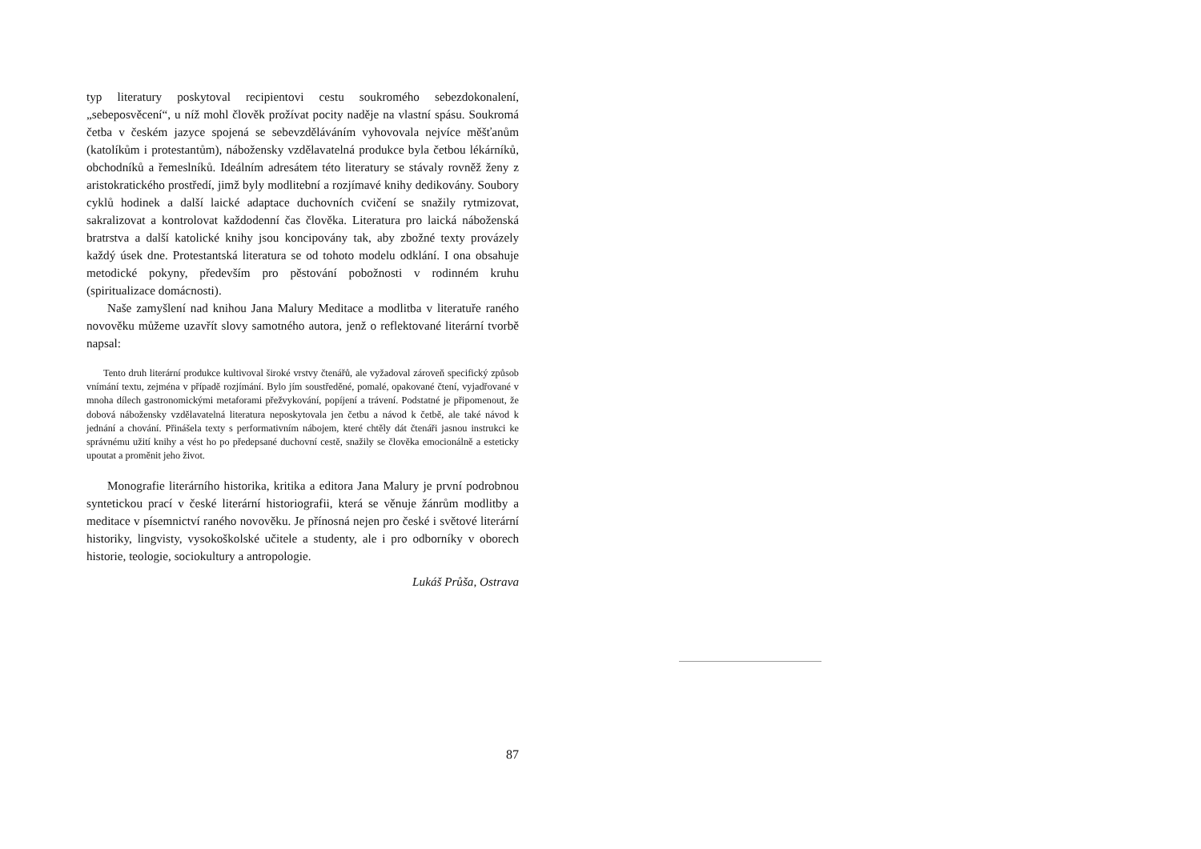typ literatury poskytoval recipientovi cestu soukromého sebezdokonalení, „sebeposvěcení“, u níž mohl člověk prožívat pocity naděje na vlastní spásu. Soukromá četba v českém jazyce spojená se sebevzděláváním vyhovovala nejvíce měšťanům (katolíkům i protestantům), nábožensky vzdělavatelná produkce byla četbou lékárníků, obchodníků a řemeslníků. Ideálním adresátem této literatury se stávaly rovněž ženy z aristokratického prostředí, jimž byly modlitební a rozjímavé knihy dedikovány. Soubory cyklů hodinek a další laické adaptace duchovních cvičení se snažily rytmizovat, sakralizovat a kontrolovat každodenní čas člověka. Literatura pro laická náboženská bratrstva a další katolické knihy jsou koncipovány tak, aby zbožné texty provázely každý úsek dne. Protestantská literatura se od tohoto modelu odklání. I ona obsahuje metodické pokyny, především pro pěstování pobožnosti v rodinném kruhu (spiritualizace domácnosti).
Naše zamyšlení nad knihou Jana Malury Meditace a modlitba v literatuře raného novověku můžeme uzavřít slovy samotného autora, jenž o reflektované literární tvorbě napsal:
Tento druh literární produkce kultivoval široké vrstvy čtenářů, ale vyžadoval zároveň specifický způsob vnímání textu, zejména v případě rozjímání. Bylo jím soustředěné, pomalé, opakované čtení, vyjadřované v mnoha dílech gastronomickými metaforami přežvykování, popíjení a trávení. Podstatné je připomenout, že dobová nábožensky vzdělavatelná literatura neposkytovala jen četbu a návod k četbě, ale také návod k jednání a chování. Přinášela texty s performativním nábojem, které chtěly dát čtenáři jasnou instrukci ke správnému užití knihy a vést ho po předepsané duchovní cestě, snažily se člověka emocionálně a esteticky upoutat a proměnit jeho život.
Monografie literárního historika, kritika a editora Jana Malury je první podrobnou syntetickou prací v české literární historiografii, která se věnuje žánrům modlitby a meditace v písemnictví raného novověku. Je přínosná nejen pro české i světové literární historiky, lingvisty, vysokoškolské učitele a studenty, ale i pro odborníky v oborech historie, teologie, sociokultury a antropologie.
Lukáš Průša, Ostrava
87